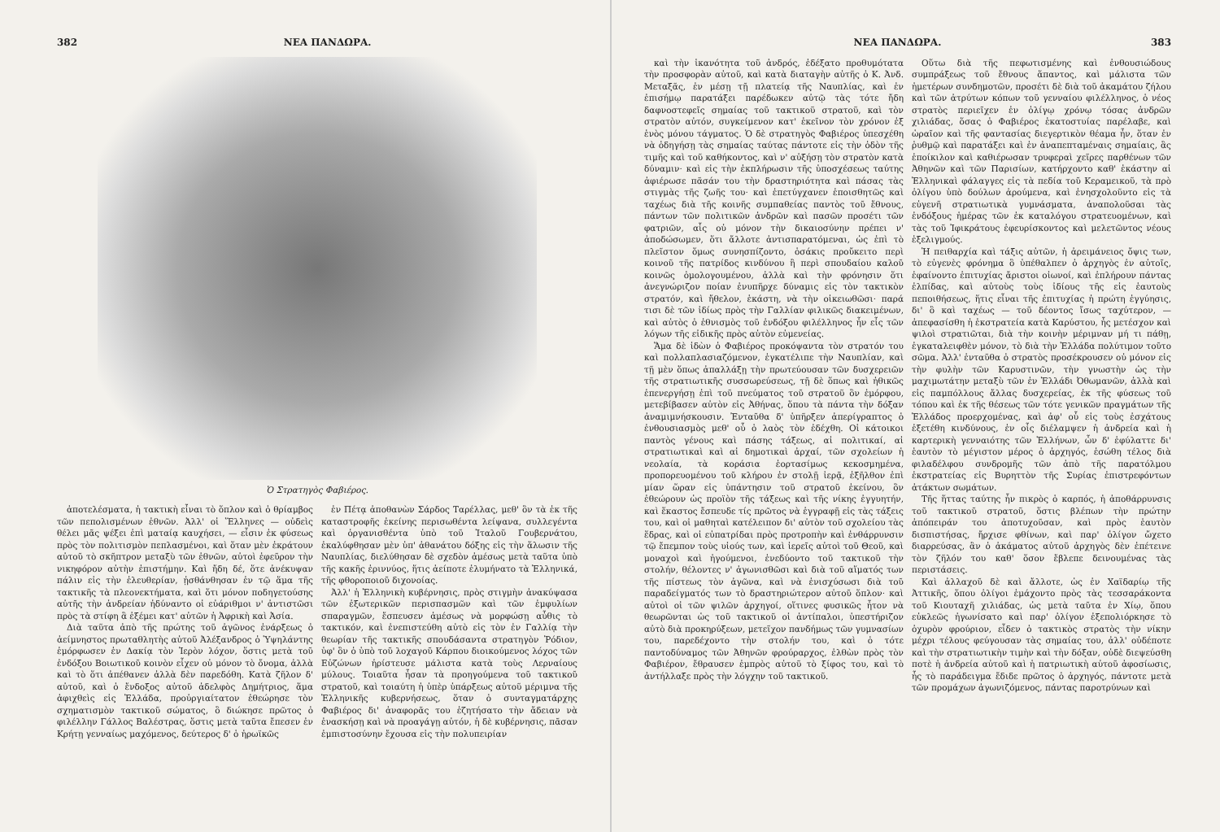382 ΝΕΑ ΠΑΝΔΩΡΑ.
Ὁ Στρατηγὸς Φαβιέρος.
ἀποτελέσματα, ἡ τακτικὴ εἶναι τὸ ὅπλον καὶ ὁ θρίαμβος τῶν πεπολισμένων ἐθνῶν. Ἀλλ' οἱ Ἕλληνες — οὐδεὶς θέλει μᾶς ψέξει ἐπὶ ματαίᾳ καυχήσει, — εἶσιν ἐκ φύσεως πρὸς τὸν πολιτισμὸν πεπλασμένοι, καὶ ὅταν μὲν ἐκράτουν αὐτοῦ τὸ σκῆπτρον μεταξὺ τῶν ἐθνῶν, αὐτοὶ ἐφεῦρον τὴν νικηφόρον αὐτὴν ἐπιστήμην. Καὶ ἤδη δέ, ὅτε ἀνέκυψαν πάλιν εἰς τὴν ἐλευθερίαν, ᾐσθάνθησαν ἐν τῷ ἅμα τῆς τακτικῆς τὰ πλεονεκτήματα, καὶ ὅτι μόνον ποδηγετούσης αὐτῆς τὴν ἀνδρείαν ἠδύναντο οἱ εὐάριθμοι ν' ἀντιστῶσι πρὸς τὰ στίφη ἃ ἐξέμει κατ' αὐτῶν ἡ Ἀφρικὴ καὶ Ἀσία.
Διὰ ταῦτα ἀπὸ τῆς πρώτης τοῦ ἀγῶνος ἐνάρξεως ὁ ἀείμνηστος πρωταθλητὴς αὐτοῦ Ἀλέξανδρος ὁ Ὑψηλάντης ἐμόρφωσεν ἐν Δακίᾳ τὸν Ἱερὸν λόχον, ὅστις μετὰ τοῦ ἐνδόξου Βοιωτικοῦ κοινὸν εἶχεν οὐ μόνον τὸ ὄνομα, ἀλλὰ καὶ τὸ ὅτι ἀπέθανεν ἀλλὰ δὲν παρεδόθη. Κατὰ ζῆλον δ' αὐτοῦ, καὶ ὁ ἔνδοξος αὐτοῦ ἀδελφὸς Δημήτριος, ἅμα ἀφιχθεὶς εἰς Ἑλλάδα, προὐργιαίτατον ἐθεώρησε τὸν σχηματισμὸν τακτικοῦ σώματος, ὃ διώκησε πρῶτος ὁ φιλέλλην Γάλλος Βαλέστρας, ὅστις μετὰ ταῦτα ἔπεσεν ἐν Κρήτῃ γενναίως μαχόμενος, δεύτερος δ' ὁ ἡρωϊκῶς
ἐν Πέτᾳ ἀποθανὼν Σάρδος Ταρέλλας, μεθ' ὃν τὰ ἐκ τῆς καταστροφῆς ἐκείνης περισωθέντα λείψανα, συλλεγέντα καὶ ὀργανισθέντα ὑπὸ τοῦ Ἰταλοῦ Γουβερνάτου, ἐκαλύφθησαν μὲν ὑπ' ἀθανάτου δόξης εἰς τὴν ἅλωσιν τῆς Ναυπλίας, διελύθησαν δὲ σχεδὸν ἀμέσως μετὰ ταῦτα ὑπὸ τῆς κακῆς ἐριννύος, ἥτις ἀείποτε ἐλυμήνατο τὰ Ἑλληνικά, τῆς φθοροποιοῦ διχονοίας.
Ἀλλ' ἡ Ἑλληνικὴ κυβέρνησις, πρὸς στιγμὴν ἀνακύψασα τῶν ἐξωτερικῶν περισπασμῶν καὶ τῶν ἐμφυλίων σπαραγμῶν, ἔσπευσεν ἀμέσως νὰ μορφώσῃ αὖθις τὸ τακτικόν, καὶ ἐνεπιστεύθη αὐτὸ εἰς τὸν ἐν Γαλλίᾳ τὴν θεωρίαν τῆς τακτικῆς σπουδάσαντα στρατηγὸν Ῥόδιον, ὑφ' ὃν ὁ ὑπὸ τοῦ λοχαγοῦ Κάρπου διοικούμενος λόχος τῶν Εὐζώνων ἠρίστευσε μάλιστα κατὰ τοὺς Λερναίους μύλους. Τοιαῦτα ἦσαν τὰ προηγούμενα τοῦ τακτικοῦ στρατοῦ, καὶ τοιαύτη ἡ ὑπὲρ ὑπάρξεως αὐτοῦ μέριμνα τῆς Ἑλληνικῆς κυβερνήσεως, ὅταν ὁ συνταγματάρχης Φαβιέρος δι' ἀναφορᾶς του ἐζητήσατο τὴν ἄδειαν νὰ ἐνασκήσῃ καὶ νὰ προαγάγῃ αὐτόν, ἡ δὲ κυβέρνησις, πᾶσαν ἐμπιστοσύνην ἔχουσα εἰς τὴν πολυπειρίαν
ΝΕΑ ΠΑΝΔΩΡΑ. 383
καὶ τὴν ἱκανότητα τοῦ ἀνδρός, ἐδέξατο προθυμότατα τὴν προσφορὰν αὐτοῦ, καὶ κατὰ διαταγὴν αὐτῆς ὁ Κ. Ἀνδ. Μεταξᾶς, ἐν μέσῃ τῇ πλατείᾳ τῆς Ναυπλίας, καὶ ἐν ἐπισήμῳ παρατάξει παρέδωκεν αὐτῷ τὰς τότε ἤδη δαφνοστεφεῖς σημαίας τοῦ τακτικοῦ στρατοῦ, καὶ τὸν στρατὸν αὐτόν, συγκείμενον κατ' ἐκεῖνον τὸν χρόνον ἐξ ἑνὸς μόνου τάγματος. Ὁ δὲ στρατηγὸς Φαβιέρος ὑπεσχέθη νὰ ὁδηγήσῃ τὰς σημαίας ταύτας πάντοτε εἰς τὴν ὁδὸν τῆς τιμῆς καὶ τοῦ καθήκοντος, καὶ ν' αὐξήσῃ τὸν στρατὸν κατὰ δύναμιν· καὶ εἰς τὴν ἐκπλήρωσιν τῆς ὑποσχέσεως ταύτης ἀφιέρωσε πᾶσάν του τὴν δραστηριότητα καὶ πάσας τὰς στιγμὰς τῆς ζωῆς του· καὶ ἐπετύγχανεν ἐποισθητῶς καὶ ταχέως διὰ τῆς κοινῆς συμπαθείας παντὸς τοῦ ἔθνους, πάντων τῶν πολιτικῶν ἀνδρῶν καὶ πασῶν προσέτι τῶν φατριῶν, αἷς οὐ μόνον τὴν δικαιοσύνην πρέπει ν' ἀποδώσωμεν, ὅτι ἄλλοτε ἀντισπαρατόμεναι, ὡς ἐπὶ τὸ πλεῖστον ὅμως συνησπίζοντο, ὁσάκις προὔκειτο περὶ κοινοῦ τῆς πατρίδος κινδύνου ἢ περὶ σπουδαίου καλοῦ κοινῶς ὁμολογουμένου, ἀλλὰ καὶ τὴν φρόνησιν ὅτι ἀνεγνώριζον ποίαν ἐνυπῆρχε δύναμις εἰς τὸν τακτικὸν στρατόν, καὶ ἤθελον, ἑκάστη, νὰ τὴν οἰκειωθῶσι· παρά τισι δὲ τῶν ἰδίως πρὸς τὴν Γαλλίαν φιλικῶς διακειμένων, καὶ αὐτὸς ὁ ἐθνισμὸς τοῦ ἐνδόξου φιλέλληνος ἦν εἷς τῶν λόγων τῆς εἰδικῆς πρὸς αὐτὸν εὐμενείας.
Ἅμα δὲ ἰδὼν ὁ Φαβιέρος προκόψαντα τὸν στρατόν του καὶ πολλαπλασιαζόμενον, ἐγκατέλιπε τὴν Ναυπλίαν, καὶ τῇ μὲν ὅπως ἀπαλλάξῃ τὴν πρωτεύουσαν τῶν δυσχερειῶν τῆς στρατιωτικῆς συσσωρεύσεως, τῇ δὲ ὅπως καὶ ἠθικῶς ἐπενεργήσῃ ἐπὶ τοῦ πνεύματος τοῦ στρατοῦ ὃν ἐμόρφου, μετεβίβασεν αὐτὸν εἰς Ἀθήνας, ὅπου τὰ πάντα τὴν δόξαν ἀναμιμνήσκουσιν. Ἐνταῦθα δ' ὑπῆρξεν ἀπερίγραπτος ὁ ἐνθουσιασμὸς μεθ' οὗ ὁ λαὸς τὸν ἐδέχθη. Οἱ κάτοικοι παντὸς γένους καὶ πάσης τάξεως, αἱ πολιτικαί, αἱ στρατιωτικαὶ καὶ αἱ δημοτικαὶ ἀρχαί, τῶν σχολείων ἡ νεολαία, τὰ κοράσια ἑορτασίμως κεκοσμημένα, προπορευομένου τοῦ κλήρου ἐν στολῇ ἱερᾷ, ἐξῆλθον ἐπὶ μίαν ὥραν εἰς ὑπάντησιν τοῦ στρατοῦ ἐκείνου, ὃν ἐθεώρουν ὡς προϊὸν τῆς τάξεως καὶ τῆς νίκης ἐγγυητήν, καὶ ἕκαστος ἔσπευδε τίς πρῶτος νὰ ἐγγραφῇ εἰς τὰς τάξεις του, καὶ οἱ μαθηταὶ κατέλειπον δι' αὐτὸν τοῦ σχολείου τὰς ἕδρας, καὶ οἱ εὐπατρίδαι πρὸς προτροπὴν καὶ ἐνθάρρυνσιν τῷ ἔπεμπον τοὺς υἱούς των, καὶ ἱερεῖς αὐτοὶ τοῦ Θεοῦ, καὶ μοναχοὶ καὶ ἡγούμενοι, ἐνεδύοντο τοῦ τακτικοῦ τὴν στολήν, θέλοντες ν' ἀγωνισθῶσι καὶ διὰ τοῦ αἵματός των τῆς πίστεως τὸν ἀγῶνα, καὶ νὰ ἐνισχύσωσι διὰ τοῦ παραδείγματός των τὸ δραστηριώτερον αὐτοῦ ὅπλον· καὶ αὐτοὶ οἱ τῶν ψιλῶν ἀρχηγοί, οἵτινες φυσικῶς ἦτον νὰ θεωρῶνται ὡς τοῦ τακτικοῦ οἱ ἀντίπαλοι, ὑπεστήριζον αὐτὸ διὰ προκηρύξεων, μετεῖχον πανδήμως τῶν γυμνασίων του, παρεδέχοντο τὴν στολήν του, καὶ ὁ τότε παντοδύναμος τῶν Ἀθηνῶν φρούραρχος, ἐλθὼν πρὸς τὸν Φαβιέρον, ἔθραυσεν ἐμπρὸς αὐτοῦ τὸ ξίφος του, καὶ τὸ ἀντήλλαξε πρὸς τὴν λόγχην τοῦ τακτικοῦ.
Οὕτω διὰ τῆς πεφωτισμένης καὶ ἐνθουσιώδους συμπράξεως τοῦ ἔθνους ἅπαντος, καὶ μάλιστα τῶν ἡμετέρων συνδημοτῶν, προσέτι δὲ διὰ τοῦ ἀκαμάτου ζήλου καὶ τῶν ἀτρύτων κόπων τοῦ γενναίου φιλέλληνος, ὁ νέος στρατὸς περιεῖχεν ἐν ὀλίγῳ χρόνῳ τόσας ἀνδρῶν χιλιάδας, ὅσας ὁ Φαβιέρος ἑκατοστυίας παρέλαβε, καὶ ὡραῖον καὶ τῆς φαντασίας διεγερτικὸν θέαμα ἦν, ὅταν ἐν ῥυθμῷ καὶ παρατάξει καὶ ἐν ἀναπεπταμέναις σημαίαις, ἃς ἐποίκιλον καὶ καθιέρωσαν τρυφεραὶ χεῖρες παρθένων τῶν Ἀθηνῶν καὶ τῶν Παρισίων, κατήρχοντο καθ' ἑκάστην αἱ Ἑλληνικαὶ φάλαγγες εἰς τὰ πεδία τοῦ Κεραμεικοῦ, τὰ πρὸ ὀλίγου ὑπὸ δούλων ἀρούμενα, καὶ ἐνησχολοῦντο εἰς τὰ εὐγενῆ στρατιωτικὰ γυμνάσματα, ἀναπολοῦσαι τὰς ἐνδόξους ἡμέρας τῶν ἐκ καταλόγου στρατευομένων, καὶ τὰς τοῦ Ἰφικράτους ἐφευρίσκοντος καὶ μελετῶντος νέους ἑξελιγμούς.
Ἡ πειθαρχία καὶ τάξις αὐτῶν, ἡ ἀρειμάνειος ὄψις των, τὸ εὐγενὲς φρόνημα ὃ ὑπέθαλπεν ὁ ἀρχηγὸς ἐν αὐτοῖς, ἐφαίνοντο ἐπιτυχίας ἄριστοι οἰωνοί, καὶ ἐπλήρουν πάντας ἐλπίδας, καὶ αὐτοὺς τοὺς ἰδίους τῆς εἰς ἑαυτοὺς πεποιθήσεως, ἥτις εἶναι τῆς ἐπιτυχίας ἡ πρώτη ἐγγύησις, δι' ὃ καὶ ταχέως — τοῦ δέοντος ἴσως ταχύτερον, — ἀπεφασίσθη ἡ ἐκστρατεία κατὰ Καρύστου, ἧς μετέσχον καὶ ψιλοὶ στρατιῶται, διὰ τὴν κοινὴν μέριμναν μή τι πάθῃ, ἐγκαταλειφθὲν μόνον, τὸ διὰ τὴν Ἑλλάδα πολύτιμον τοῦτο σῶμα. Ἀλλ' ἐνταῦθα ὁ στρατὸς προσέκρουσεν οὐ μόνον εἰς τὴν φυλὴν τῶν Καρυστινῶν, τὴν γνωστὴν ὡς τὴν μαχιμωτάτην μεταξὺ τῶν ἐν Ἑλλάδι Ὀθωμανῶν, ἀλλὰ καὶ εἰς παμπόλλους ἄλλας δυσχερείας, ἐκ τῆς φύσεως τοῦ τόπου καὶ ἐκ τῆς θέσεως τῶν τότε γενικῶν πραγμάτων τῆς Ἑλλάδος προερχομένας, καὶ ἀφ' οὗ εἰς τοὺς ἐσχάτους ἐξετέθη κινδύνους, ἐν οἷς διέλαμψεν ἡ ἀνδρεία καὶ ἡ καρτερικὴ γενναιότης τῶν Ἑλλήνων, ὧν δ' ἐφύλαττε δι' ἑαυτὸν τὸ μέγιστον μέρος ὁ ἀρχηγός, ἐσώθη τέλος διὰ φιλαδέλφου συνδρομῆς τῶν ἀπὸ τῆς παρατόλμου ἐκστρατείας εἰς Βυρηττὸν τῆς Συρίας ἐπιστρεφόντων ἀτάκτων σωμάτων.
Τῆς ἥττας ταύτης ἦν πικρὸς ὁ καρπός, ἡ ἀποθάρρυνσις τοῦ τακτικοῦ στρατοῦ, ὅστις βλέπων τὴν πρώτην ἀπόπειράν του ἀποτυχοῦσαν, καὶ πρὸς ἑαυτὸν δισπιστήσας, ἤρχισε φθίνων, καὶ παρ' ὀλίγον ὤχετο διαρρεύσας, ἂν ὁ ἀκάματος αὐτοῦ ἀρχηγὸς δὲν ἐπέτεινε τὸν ζῆλόν του καθ' ὅσον ἔβλεπε δεινουμένας τὰς περιστάσεις.
Καὶ ἀλλαχοῦ δὲ καὶ ἄλλοτε, ὡς ἐν Χαϊδαρίῳ τῆς Ἀττικῆς, ὅπου ὀλίγοι ἐμάχοντο πρὸς τὰς τεσσαράκοντα τοῦ Κιουταχῆ χιλιάδας, ὡς μετὰ ταῦτα ἐν Χίῳ, ὅπου εὐκλεῶς ἠγωνίσατο καὶ παρ' ὀλίγον ἐξεπολιόρκησε τὸ ὀχυρὸν φρούριον, εἶδεν ὁ τακτικὸς στρατὸς τὴν νίκην μέχρι τέλους φεύγουσαν τὰς σημαίας του, ἀλλ' οὐδέποτε καὶ τὴν στρατιωτικὴν τιμὴν καὶ τὴν δόξαν, οὐδὲ διεψεύσθη ποτὲ ἡ ἀνδρεία αὐτοῦ καὶ ἡ πατριωτικὴ αὐτοῦ ἀφοσίωσις, ἧς τὸ παράδειγμα ἔδιδε πρῶτος ὁ ἀρχηγός, πάντοτε μετὰ τῶν προμάχων ἀγωνιζόμενος, πάντας παροτρύνων καὶ